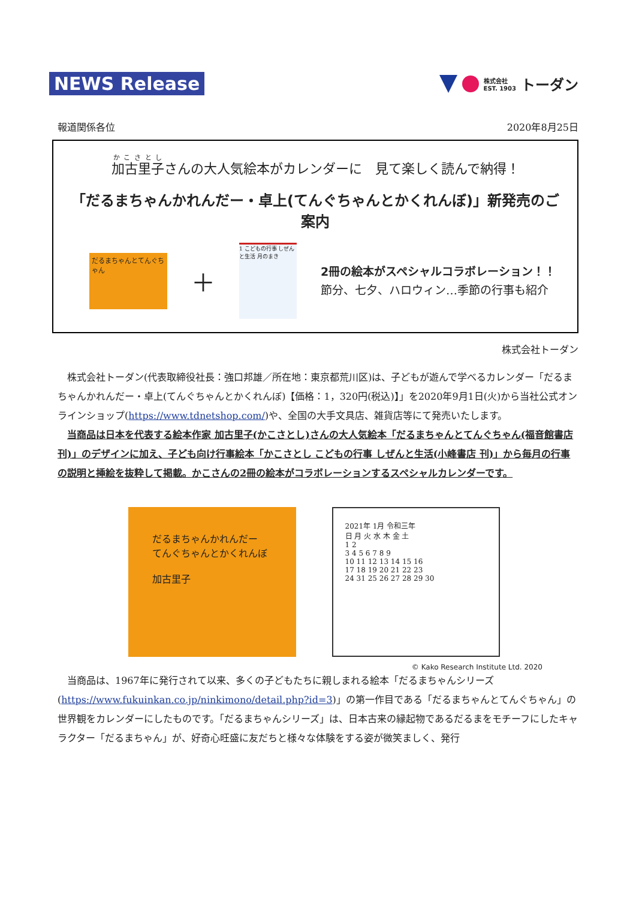NEWS Release
株式会社
EST. 1903 トーダン
報道関係各位 2020年8月25日
加古里子さんの大人気絵本がカレンダーに　見て楽しく読んで納得！
「だるまちゃんかれんだー・卓上(てんぐちゃんとかくれんぼ)」新発売のご案内
だるまちゃんとてんぐちゃん
＋
1 こどもの行事 しぜんと生活 月のまき
2冊の絵本がスペシャルコラボレーション！！
節分、七夕、ハロウィン…季節の行事も紹介
株式会社トーダン
株式会社トーダン(代表取締役社長：強口邦雄／所在地：東京都荒川区)は、子どもが遊んで学べるカレンダー「だるまちゃんかれんだー・卓上(てんぐちゃんとかくれんぼ)【価格：1，320円(税込)】」を2020年9月1日(火)から当社公式オンラインショップ(https://www.tdnetshop.com/)や、全国の大手文具店、雑貨店等にて発売いたします。
当商品は日本を代表する絵本作家 加古里子(かこさとし)さんの大人気絵本「だるまちゃんとてんぐちゃん(福音館書店 刊)」のデザインに加え、子ども向け行事絵本「かこさとし こどもの行事 しぜんと生活(小峰書店 刊)」から毎月の行事の説明と挿絵を抜粋して掲載。かこさんの2冊の絵本がコラボレーションするスペシャルカレンダーです。
だるまちゃんかれんだー
てんぐちゃんとかくれんぼ
加古里子
2021年 1月 令和三年
日 月 火 水 木 金 土
1 2
3 4 5 6 7 8 9
10 11 12 13 14 15 16
17 18 19 20 21 22 23
24 31 25 26 27 28 29 30
© Kako Research Institute Ltd. 2020
当商品は、1967年に発行されて以来、多くの子どもたちに親しまれる絵本「だるまちゃんシリーズ(https://www.fukuinkan.co.jp/ninkimono/detail.php?id=3)」の第一作目である「だるまちゃんとてんぐちゃん」の世界観をカレンダーにしたものです。「だるまちゃんシリーズ」は、日本古来の縁起物であるだるまをモチーフにしたキャラクター「だるまちゃん」が、好奇心旺盛に友だちと様々な体験をする姿が微笑ましく、発行